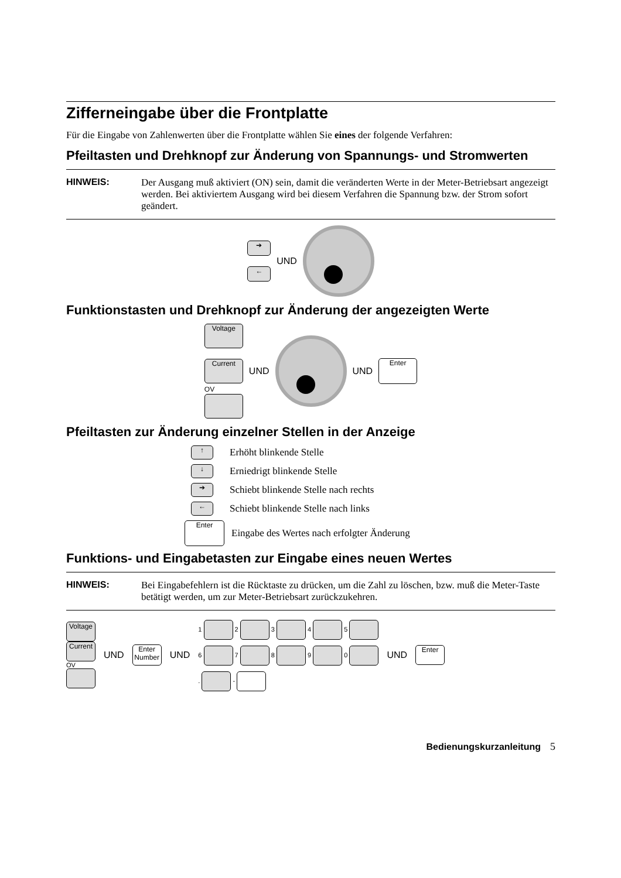Zifferneingabe über die Frontplatte
Für die Eingabe von Zahlenwerten über die Frontplatte wählen Sie eines der folgende Verfahren:
Pfeiltasten und Drehknopf zur Änderung von Spannungs- und Stromwerten
HINWEIS: Der Ausgang muß aktiviert (ON) sein, damit die veränderten Werte in der Meter-Betriebsart angezeigt werden. Bei aktiviertem Ausgang wird bei diesem Verfahren die Spannung bzw. der Strom sofort geändert.
➔
←
UND
Funktionstasten und Drehknopf zur Änderung der angezeigten Werte
Voltage
Current
OV
UND UND Enter
Pfeiltasten zur Änderung einzelner Stellen in der Anzeige
↑ Erhöht blinkende Stelle
↓ Erniedrigt blinkende Stelle
➔ Schiebt blinkende Stelle nach rechts
← Schiebt blinkende Stelle nach links
Enter Eingabe des Wertes nach erfolgter Änderung
Funktions- und Eingabetasten zur Eingabe eines neuen Wertes
HINWEIS: Bei Eingabefehlern ist die Rücktaste zu drücken, um die Zahl zu löschen, bzw. muß die Meter-Taste betätigt werden, um zur Meter-Betriebsart zurückzukehren.
Voltage
Current
OV
UND Enter Number UND
1 2 3 4 5
6 7 8 9 0
. -
UND Enter
Bedienungskurzanleitung 5